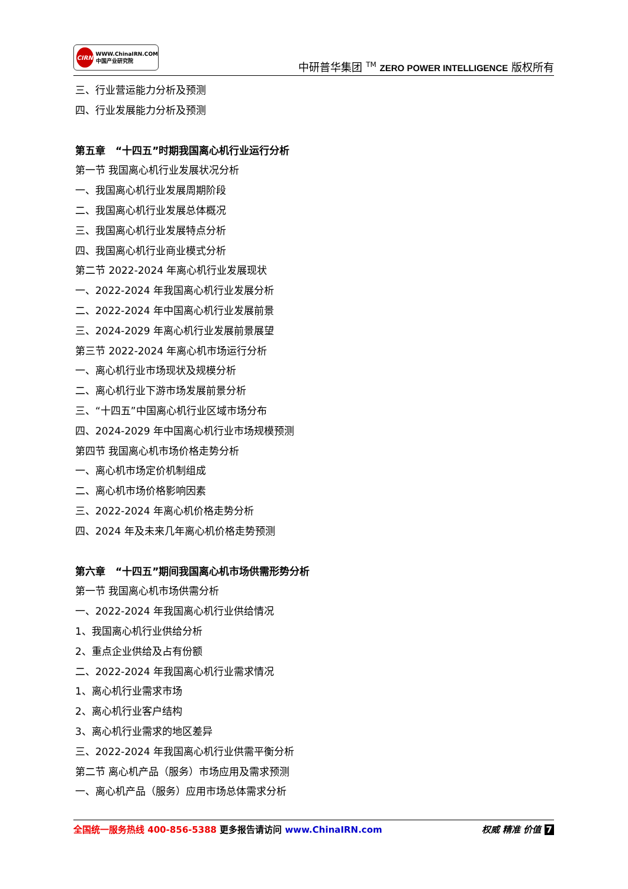CIRN
WWW.ChinaIRN.COM
中国产业研究院
中研普华集团 <sup>TM</sup> ZERO POWER INTELLIGENCE 版权所有
三、行业营运能力分析及预测
四、行业发展能力分析及预测
第五章　“十四五”时期我国离心机行业运行分析
第一节 我国离心机行业发展状况分析
一、我国离心机行业发展周期阶段
二、我国离心机行业发展总体概况
三、我国离心机行业发展特点分析
四、我国离心机行业商业模式分析
第二节 2022-2024 年离心机行业发展现状
一、2022-2024 年我国离心机行业发展分析
二、2022-2024 年中国离心机行业发展前景
三、2024-2029 年离心机行业发展前景展望
第三节 2022-2024 年离心机市场运行分析
一、离心机行业市场现状及规模分析
二、离心机行业下游市场发展前景分析
三、“十四五”中国离心机行业区域市场分布
四、2024-2029 年中国离心机行业市场规模预测
第四节 我国离心机市场价格走势分析
一、离心机市场定价机制组成
二、离心机市场价格影响因素
三、2022-2024 年离心机价格走势分析
四、2024 年及未来几年离心机价格走势预测
第六章　“十四五”期间我国离心机市场供需形势分析
第一节 我国离心机市场供需分析
一、2022-2024 年我国离心机行业供给情况
1、我国离心机行业供给分析
2、重点企业供给及占有份额
二、2022-2024 年我国离心机行业需求情况
1、离心机行业需求市场
2、离心机行业客户结构
3、离心机行业需求的地区差异
三、2022-2024 年我国离心机行业供需平衡分析
第二节 离心机产品（服务）市场应用及需求预测
一、离心机产品（服务）应用市场总体需求分析
全国统一服务热线 400-856-5388 更多报告请访问 www.ChinaIRN.com
权威 精准 价值 7